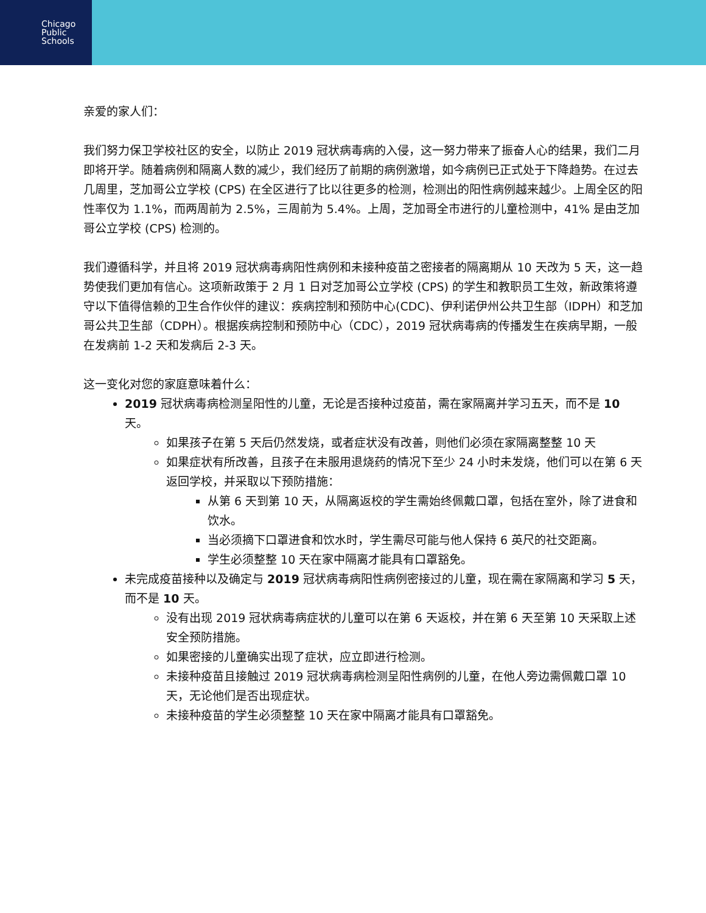Chicago
Public
Schools
亲爱的家人们：
我们努力保卫学校社区的安全，以防止 2019 冠状病毒病的入侵，这一努力带来了振奋人心的结果，我们二月即将开学。随着病例和隔离人数的减少，我们经历了前期的病例激增，如今病例已正式处于下降趋势。在过去几周里，芝加哥公立学校 (CPS) 在全区进行了比以往更多的检测，检测出的阳性病例越来越少。上周全区的阳性率仅为 1.1%，而两周前为 2.5%，三周前为 5.4%。上周，芝加哥全市进行的儿童检测中，41% 是由芝加哥公立学校 (CPS) 检测的。
我们遵循科学，并且将 2019 冠状病毒病阳性病例和未接种疫苗之密接者的隔离期从 10 天改为 5 天，这一趋势使我们更加有信心。这项新政策于 2 月 1 日对芝加哥公立学校 (CPS) 的学生和教职员工生效，新政策将遵守以下值得信赖的卫生合作伙伴的建议：疾病控制和预防中心(CDC)、伊利诺伊州公共卫生部（IDPH）和芝加哥公共卫生部（CDPH）。根据疾病控制和预防中心（CDC），2019 冠状病毒病的传播发生在疾病早期，一般在发病前 1-2 天和发病后 2-3 天。
这一变化对您的家庭意味着什么：
2019 冠状病毒病检测呈阳性的儿童，无论是否接种过疫苗，需在家隔离并学习五天，而不是 10 天。
如果孩子在第 5 天后仍然发烧，或者症状没有改善，则他们必须在家隔离整整 10 天
如果症状有所改善，且孩子在未服用退烧药的情况下至少 24 小时未发烧，他们可以在第 6 天返回学校，并采取以下预防措施：
从第 6 天到第 10 天，从隔离返校的学生需始终佩戴口罩，包括在室外，除了进食和饮水。
当必须摘下口罩进食和饮水时，学生需尽可能与他人保持 6 英尺的社交距离。
学生必须整整 10 天在家中隔离才能具有口罩豁免。
未完成疫苗接种以及确定与 2019 冠状病毒病阳性病例密接过的儿童，现在需在家隔离和学习 5 天，而不是 10 天。
没有出现 2019 冠状病毒病症状的儿童可以在第 6 天返校，并在第 6 天至第 10 天采取上述安全预防措施。
如果密接的儿童确实出现了症状，应立即进行检测。
未接种疫苗且接触过 2019 冠状病毒病检测呈阳性病例的儿童，在他人旁边需佩戴口罩 10 天，无论他们是否出现症状。
未接种疫苗的学生必须整整 10 天在家中隔离才能具有口罩豁免。